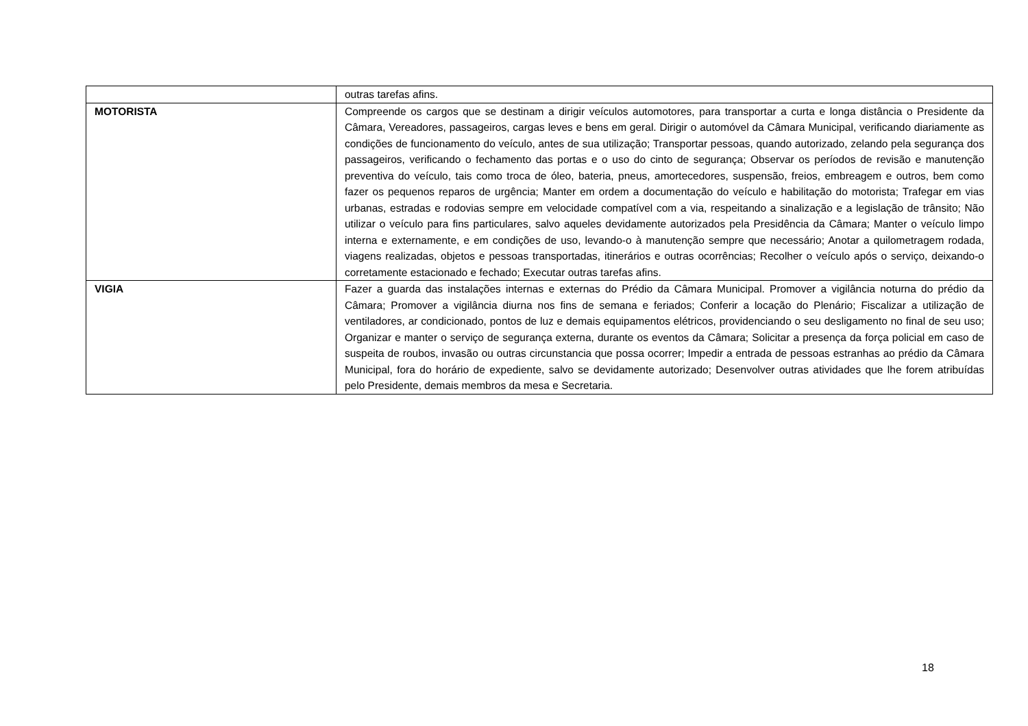| | outras tarefas afins. |
| MOTORISTA | Compreende os cargos que se destinam a dirigir veículos automotores, para transportar a curta e longa distância o Presidente da Câmara, Vereadores, passageiros, cargas leves e bens em geral. Dirigir o automóvel da Câmara Municipal, verificando diariamente as condições de funcionamento do veículo, antes de sua utilização; Transportar pessoas, quando autorizado, zelando pela segurança dos passageiros, verificando o fechamento das portas e o uso do cinto de segurança; Observar os períodos de revisão e manutenção preventiva do veículo, tais como troca de óleo, bateria, pneus, amortecedores, suspensão, freios, embreagem e outros, bem como fazer os pequenos reparos de urgência; Manter em ordem a documentação do veículo e habilitação do motorista; Trafegar em vias urbanas, estradas e rodovias sempre em velocidade compatível com a via, respeitando a sinalização e a legislação de trânsito; Não utilizar o veículo para fins particulares, salvo aqueles devidamente autorizados pela Presidência da Câmara; Manter o veículo limpo interna e externamente, e em condições de uso, levando-o à manutenção sempre que necessário; Anotar a quilometragem rodada, viagens realizadas, objetos e pessoas transportadas, itinerários e outras ocorrências; Recolher o veículo após o serviço, deixando-o corretamente estacionado e fechado; Executar outras tarefas afins. |
| VIGIA | Fazer a guarda das instalações internas e externas do Prédio da Câmara Municipal. Promover a vigilância noturna do prédio da Câmara; Promover a vigilância diurna nos fins de semana e feriados; Conferir a locação do Plenário; Fiscalizar a utilização de ventiladores, ar condicionado, pontos de luz e demais equipamentos elétricos, providenciando o seu desligamento no final de seu uso; Organizar e manter o serviço de segurança externa, durante os eventos da Câmara; Solicitar a presença da força policial em caso de suspeita de roubos, invasão ou outras circunstancia que possa ocorrer; Impedir a entrada de pessoas estranhas ao prédio da Câmara Municipal, fora do horário de expediente, salvo se devidamente autorizado; Desenvolver outras atividades que lhe forem atribuídas pelo Presidente, demais membros da mesa e Secretaria. |
18